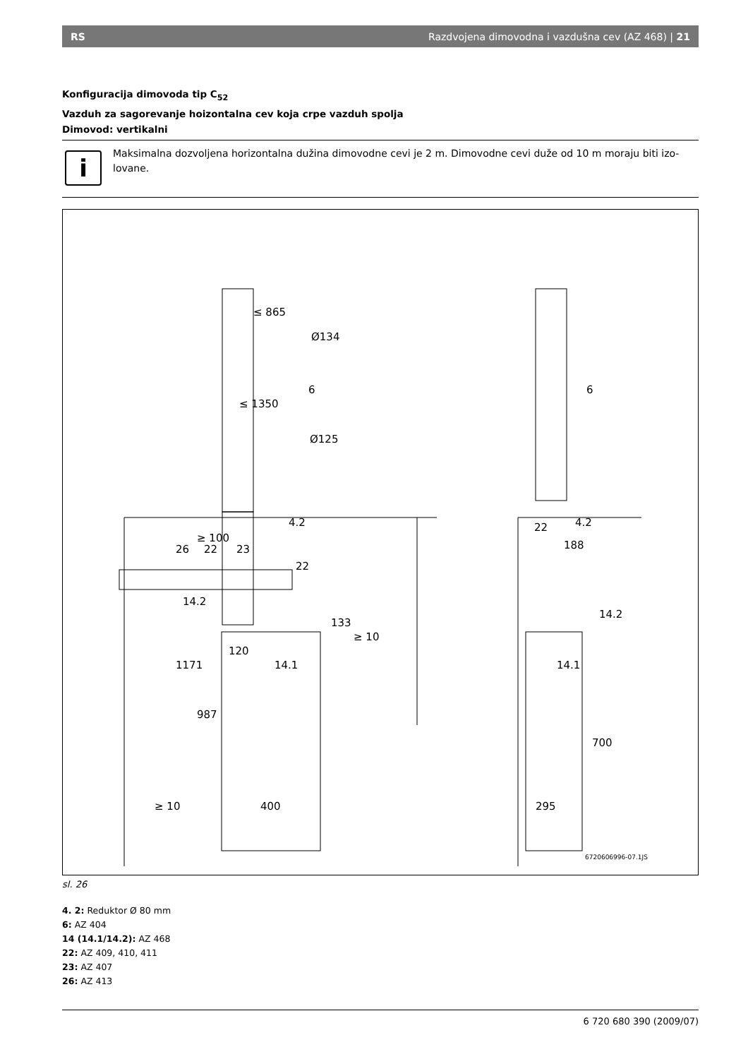RS Razdvojena dimovodna i vazdušna cev (AZ 468) | 21
Konfiguracija dimovoda tip C<sub>52</sub>
Vazduh za sagorevanje hoizontalna cev koja crpe vazduh spolja
Dimovod: vertikalni
i
Maksimalna dozvoljena horizontalna dužina dimovodne cevi je 2 m. Dimovodne cevi duže od 10 m moraju biti izo-lovane.
Ø134
Ø125
6
6
4.2
4.2
26
22
23
22
22
188
14.2
14.2
14.1
14.1
120
≥ 10
133
≥ 10
400
295
700
1171
987
≥ 100
≤ 865
≤ 1350
6720606996-07.1JS
sl. 26
4. 2: Reduktor Ø 80 mm
6: AZ 404
14 (14.1/14.2): AZ 468
22: AZ 409, 410, 411
23: AZ 407
26: AZ 413
6 720 680 390 (2009/07)